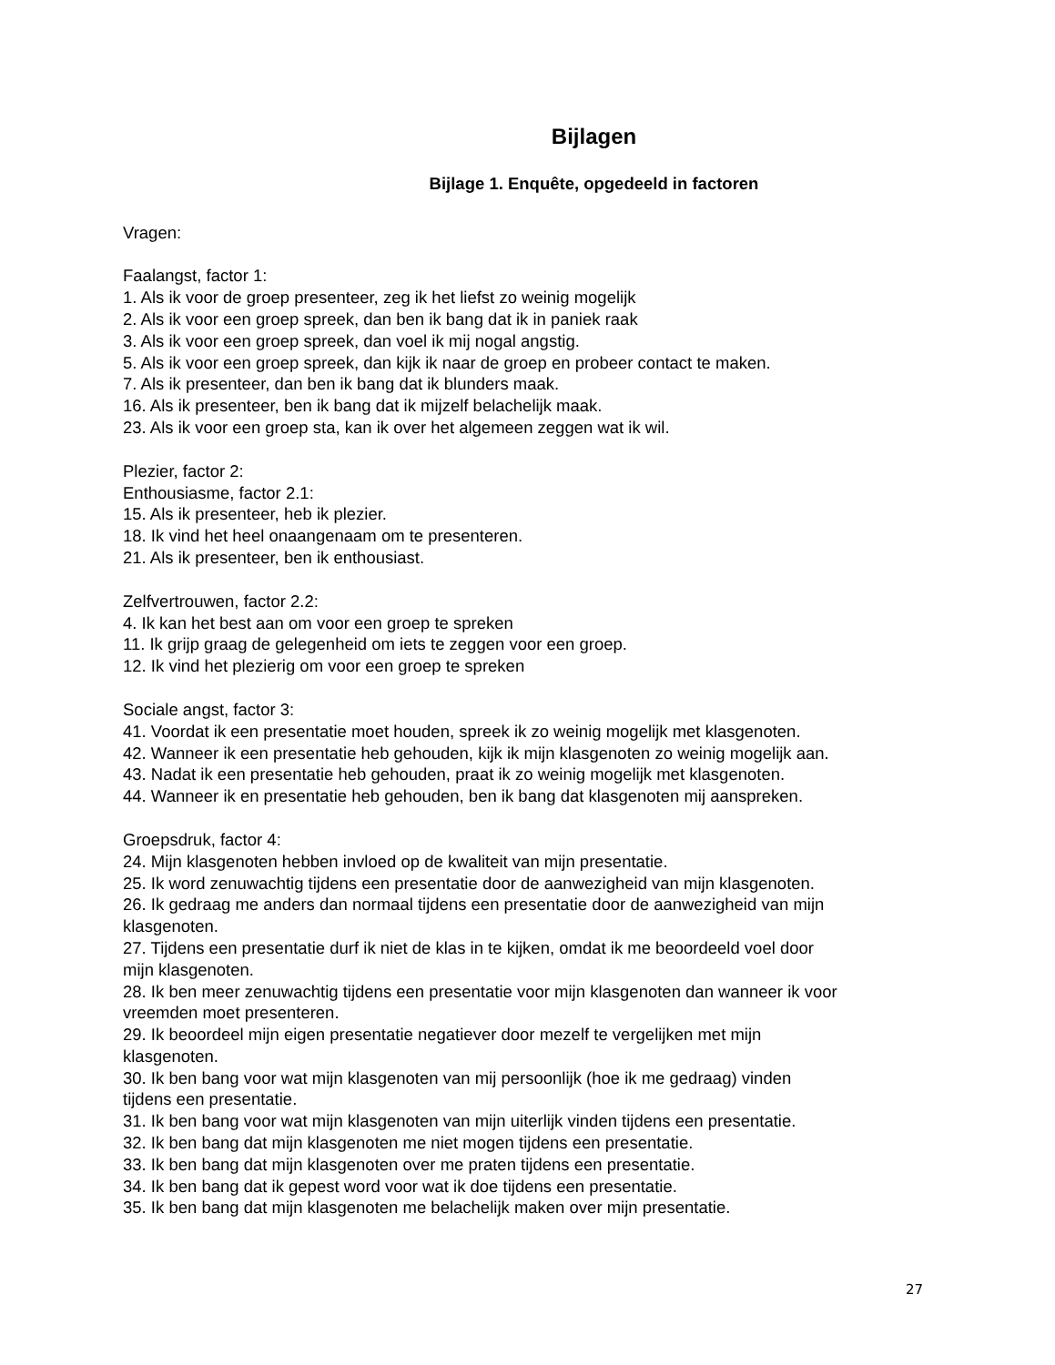Bijlagen
Bijlage 1. Enquête, opgedeeld in factoren
Vragen:
Faalangst, factor 1:
1. Als ik voor de groep presenteer, zeg ik het liefst zo weinig mogelijk
2. Als ik voor een groep spreek, dan ben ik bang dat ik in paniek raak
3. Als ik voor een groep spreek, dan voel ik mij nogal angstig.
5. Als ik voor een groep spreek, dan kijk ik naar de groep en probeer contact te maken.
7. Als ik presenteer, dan ben ik bang dat ik blunders maak.
16. Als ik presenteer, ben ik bang dat ik mijzelf belachelijk maak.
23. Als ik voor een groep sta, kan ik over het algemeen zeggen wat ik wil.
Plezier, factor 2:
Enthousiasme, factor 2.1:
15. Als ik presenteer, heb ik plezier.
18. Ik vind het heel onaangenaam om te presenteren.
21. Als ik presenteer, ben ik enthousiast.
Zelfvertrouwen, factor 2.2:
4. Ik kan het best aan om voor een groep te spreken
11. Ik grijp graag de gelegenheid om iets te zeggen voor een groep.
12. Ik vind het plezierig om voor een groep te spreken
Sociale angst, factor 3:
41. Voordat ik een presentatie moet houden, spreek ik zo weinig mogelijk met klasgenoten.
42. Wanneer ik een presentatie heb gehouden, kijk ik mijn klasgenoten zo weinig mogelijk aan.
43. Nadat ik een presentatie heb gehouden, praat ik zo weinig mogelijk met klasgenoten.
44. Wanneer ik en presentatie heb gehouden, ben ik bang dat klasgenoten mij aanspreken.
Groepsdruk, factor 4:
24. Mijn klasgenoten hebben invloed op de kwaliteit van mijn presentatie.
25. Ik word zenuwachtig tijdens een presentatie door de aanwezigheid van mijn klasgenoten.
26. Ik gedraag me anders dan normaal tijdens een presentatie door de aanwezigheid van mijn
klasgenoten.
27. Tijdens een presentatie durf ik niet de klas in te kijken, omdat ik me beoordeeld voel door
mijn klasgenoten.
28. Ik ben meer zenuwachtig tijdens een presentatie voor mijn klasgenoten dan wanneer ik voor
vreemden moet presenteren.
29. Ik beoordeel mijn eigen presentatie negatiever door mezelf te vergelijken met mijn
klasgenoten.
30. Ik ben bang voor wat mijn klasgenoten van mij persoonlijk (hoe ik me gedraag) vinden
tijdens een presentatie.
31. Ik ben bang voor wat mijn klasgenoten van mijn uiterlijk vinden tijdens een presentatie.
32. Ik ben bang dat mijn klasgenoten me niet mogen tijdens een presentatie.
33. Ik ben bang dat mijn klasgenoten over me praten tijdens een presentatie.
34. Ik ben bang dat ik gepest word voor wat ik doe tijdens een presentatie.
35. Ik ben bang dat mijn klasgenoten me belachelijk maken over mijn presentatie.
27